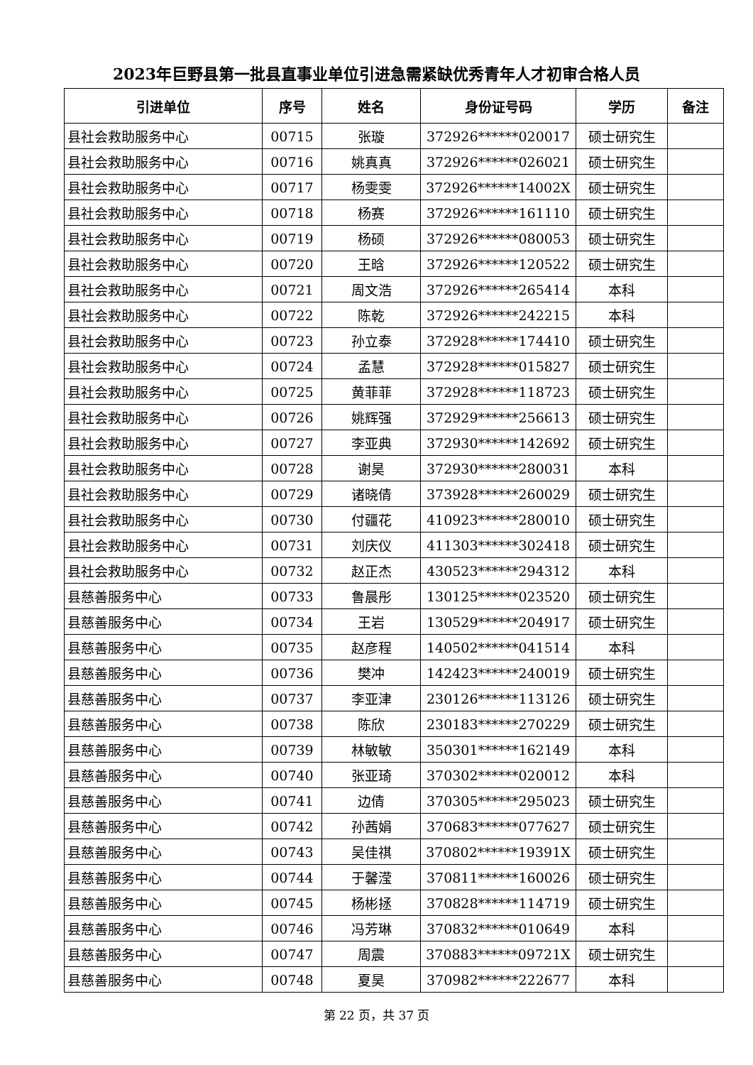2023年巨野县第一批县直事业单位引进急需紧缺优秀青年人才初审合格人员
| 引进单位 | 序号 | 姓名 | 身份证号码 | 学历 | 备注 |
| --- | --- | --- | --- | --- | --- |
| 县社会救助服务中心 | 00715 | 张璇 | 372926******020017 | 硕士研究生 | |
| 县社会救助服务中心 | 00716 | 姚真真 | 372926******026021 | 硕士研究生 | |
| 县社会救助服务中心 | 00717 | 杨雯雯 | 372926******14002X | 硕士研究生 | |
| 县社会救助服务中心 | 00718 | 杨赛 | 372926******161110 | 硕士研究生 | |
| 县社会救助服务中心 | 00719 | 杨硕 | 372926******080053 | 硕士研究生 | |
| 县社会救助服务中心 | 00720 | 王晗 | 372926******120522 | 硕士研究生 | |
| 县社会救助服务中心 | 00721 | 周文浩 | 372926******265414 | 本科 | |
| 县社会救助服务中心 | 00722 | 陈乾 | 372926******242215 | 本科 | |
| 县社会救助服务中心 | 00723 | 孙立泰 | 372928******174410 | 硕士研究生 | |
| 县社会救助服务中心 | 00724 | 孟慧 | 372928******015827 | 硕士研究生 | |
| 县社会救助服务中心 | 00725 | 黄菲菲 | 372928******118723 | 硕士研究生 | |
| 县社会救助服务中心 | 00726 | 姚辉强 | 372929******256613 | 硕士研究生 | |
| 县社会救助服务中心 | 00727 | 李亚典 | 372930******142692 | 硕士研究生 | |
| 县社会救助服务中心 | 00728 | 谢昊 | 372930******280031 | 本科 | |
| 县社会救助服务中心 | 00729 | 诸晓倩 | 373928******260029 | 硕士研究生 | |
| 县社会救助服务中心 | 00730 | 付疆花 | 410923******280010 | 硕士研究生 | |
| 县社会救助服务中心 | 00731 | 刘庆仪 | 411303******302418 | 硕士研究生 | |
| 县社会救助服务中心 | 00732 | 赵正杰 | 430523******294312 | 本科 | |
| 县慈善服务中心 | 00733 | 鲁晨彤 | 130125******023520 | 硕士研究生 | |
| 县慈善服务中心 | 00734 | 王岩 | 130529******204917 | 硕士研究生 | |
| 县慈善服务中心 | 00735 | 赵彦程 | 140502******041514 | 本科 | |
| 县慈善服务中心 | 00736 | 樊冲 | 142423******240019 | 硕士研究生 | |
| 县慈善服务中心 | 00737 | 李亚津 | 230126******113126 | 硕士研究生 | |
| 县慈善服务中心 | 00738 | 陈欣 | 230183******270229 | 硕士研究生 | |
| 县慈善服务中心 | 00739 | 林敏敏 | 350301******162149 | 本科 | |
| 县慈善服务中心 | 00740 | 张亚琦 | 370302******020012 | 本科 | |
| 县慈善服务中心 | 00741 | 边倩 | 370305******295023 | 硕士研究生 | |
| 县慈善服务中心 | 00742 | 孙茜娟 | 370683******077627 | 硕士研究生 | |
| 县慈善服务中心 | 00743 | 吴佳祺 | 370802******19391X | 硕士研究生 | |
| 县慈善服务中心 | 00744 | 于馨滢 | 370811******160026 | 硕士研究生 | |
| 县慈善服务中心 | 00745 | 杨彬拯 | 370828******114719 | 硕士研究生 | |
| 县慈善服务中心 | 00746 | 冯芳琳 | 370832******010649 | 本科 | |
| 县慈善服务中心 | 00747 | 周震 | 370883******09721X | 硕士研究生 | |
| 县慈善服务中心 | 00748 | 夏昊 | 370982******222677 | 本科 | |
第 22 页，共 37 页